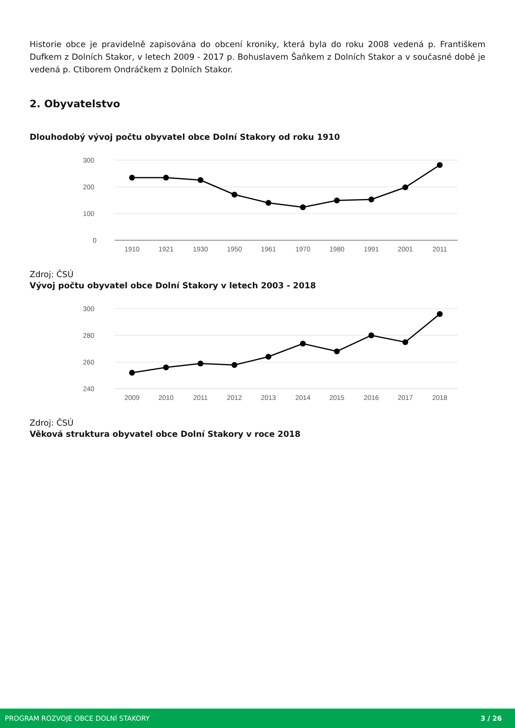Historie obce je pravidelně zapisována do obcení kroniky, která byla do roku 2008 vedená p. Františkem Dufkem z Dolních Stakor, v letech 2009 - 2017 p. Bohuslavem Šaňkem z Dolních Stakor a v současné době je vedená p. Ctiborem Ondráčkem z Dolních Stakor.
2. Obyvatelstvo
Dlouhodobý vývoj počtu obyvatel obce Dolní Stakory od roku 1910
300
200
100
0
1910
1921
1930
1950
1961
1970
1980
1991
2001
2011
Zdroj: ČSÚ
Vývoj počtu obyvatel obce Dolní Stakory v letech 2003 - 2018
300
280
260
240
2009
2010
2011
2012
2013
2014
2015
2016
2017
2018
Zdroj: ČSÚ
Věková struktura obyvatel obce Dolní Stakory v roce 2018
PROGRAM ROZVOJE OBCE DOLNÍ STAKORY 3 / 26